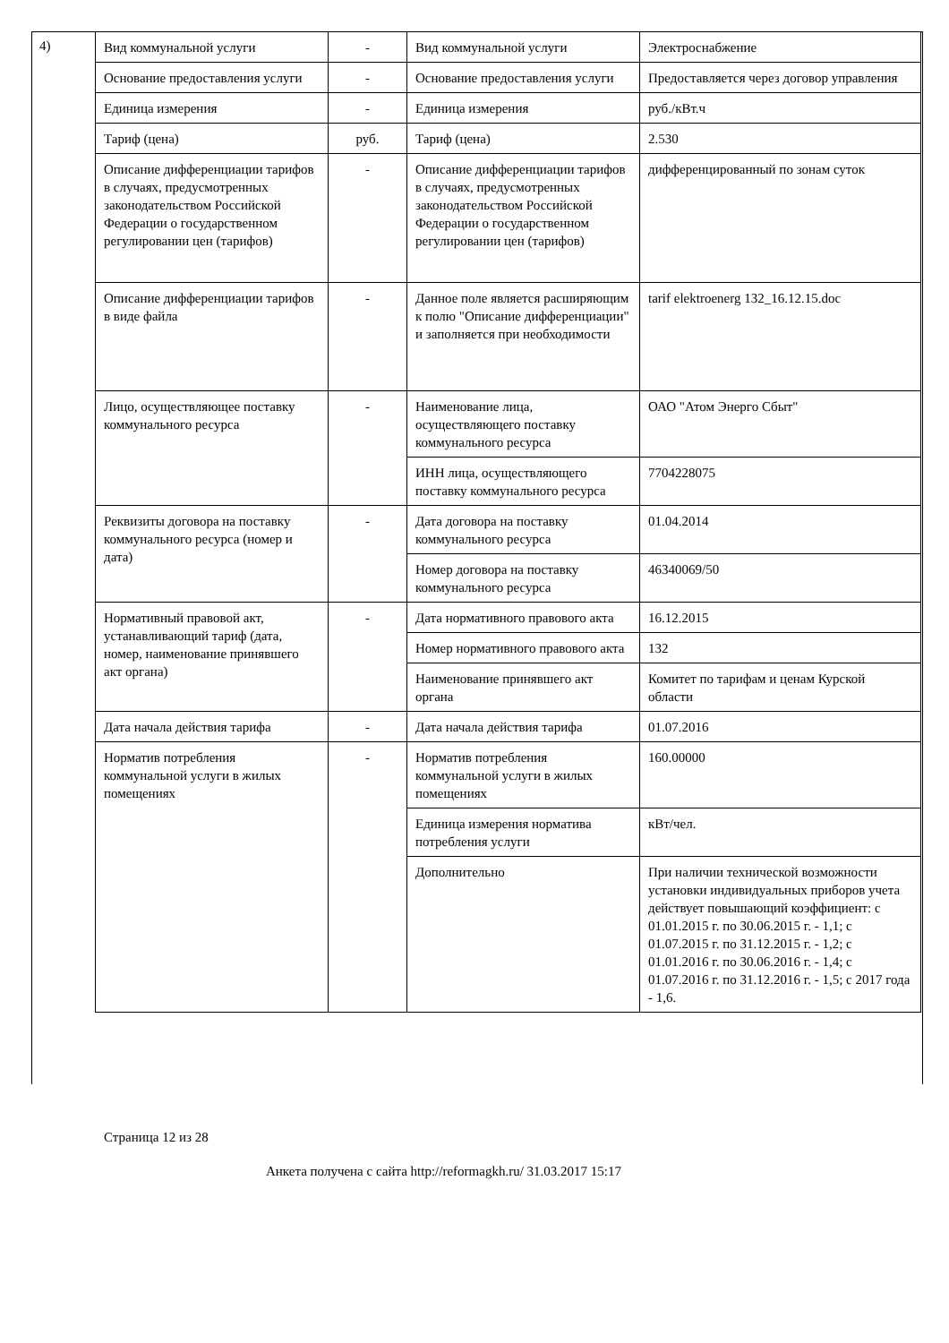4)
| Вид коммунальной услуги | - | Вид коммунальной услуги | Электроснабжение |
| Основание предоставления услуги | - | Основание предоставления услуги | Предоставляется через договор управления |
| Единица измерения | - | Единица измерения | руб./кВт.ч |
| Тариф (цена) | руб. | Тариф (цена) | 2.530 |
| Описание дифференциации тарифов в случаях, предусмотренных законодательством Российской Федерации о государственном регулировании цен (тарифов) | - | Описание дифференциации тарифов в случаях, предусмотренных законодательством Российской Федерации о государственном регулировании цен (тарифов) | дифференцированный по зонам суток |
| Описание дифференциации тарифов в виде файла | - | Данное поле является расширяющим к полю "Описание дифференциации" и заполняется при необходимости | tarif elektroenerg 132_16.12.15.doc |
| Лицо, осуществляющее поставку коммунального ресурса | - | Наименование лица, осуществляющего поставку коммунального ресурса | ОАО "Атом Энерго Сбыт" |
| | | ИНН лица, осуществляющего поставку коммунального ресурса | 7704228075 |
| Реквизиты договора на поставку коммунального ресурса (номер и дата) | - | Дата договора на поставку коммунального ресурса | 01.04.2014 |
| | | Номер договора на поставку коммунального ресурса | 46340069/50 |
| Нормативный правовой акт, устанавливающий тариф (дата, номер, наименование принявшего акт органа) | - | Дата нормативного правового акта | 16.12.2015 |
| | | Номер нормативного правового акта | 132 |
| | | Наименование принявшего акт органа | Комитет по тарифам и ценам Курской области |
| Дата начала действия тарифа | - | Дата начала действия тарифа | 01.07.2016 |
| Норматив потребления коммунальной услуги в жилых помещениях | - | Норматив потребления коммунальной услуги в жилых помещениях | 160.00000 |
| | | Единица измерения норматива потребления услуги | кВт/чел. |
| | | Дополнительно | При наличии технической возможности установки индивидуальных приборов учета действует повышающий коэффициент: с 01.01.2015 г. по 30.06.2015 г. - 1,1; с 01.07.2015 г. по 31.12.2015 г. - 1,2; с 01.01.2016 г. по 30.06.2016 г. - 1,4; с 01.07.2016 г. по 31.12.2016 г. - 1,5; с 2017 года - 1,6. |
Страница 12 из 28
Анкета получена с сайта http://reformagkh.ru/ 31.03.2017 15:17